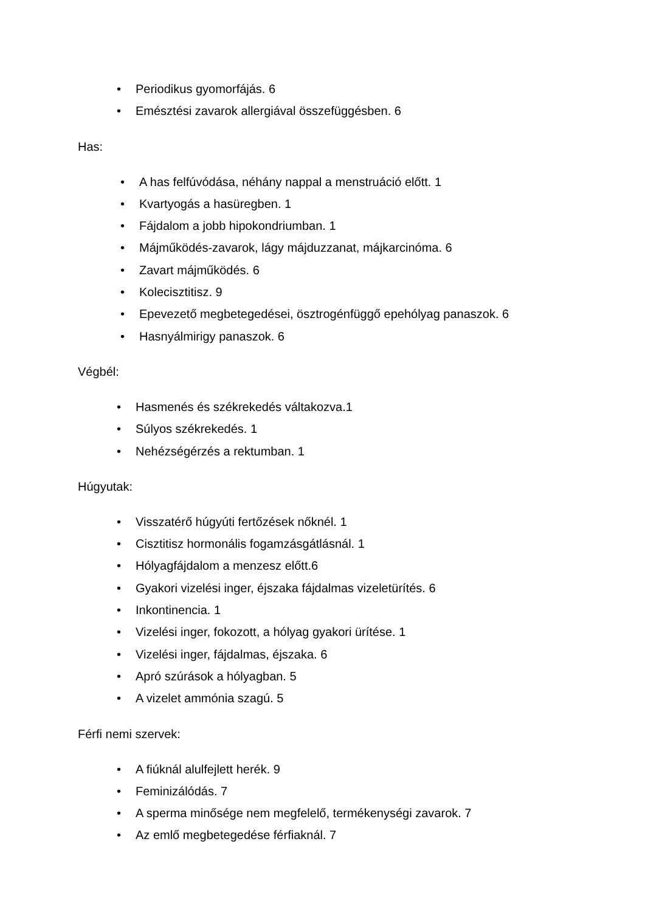• Periodikus gyomorfájás. 6
• Emésztési zavarok allergiával összefüggésben. 6
Has:
• A has felfúvódása, néhány nappal a menstruáció előtt. 1
• Kvartyogás a hasüregben. 1
• Fájdalom a jobb hipokondriumban. 1
• Májműködés-zavarok, lágy májduzzanat, májkarcinóma. 6
• Zavart májműködés. 6
• Kolecisztitisz. 9
• Epevezető megbetegedései, ösztrogénfüggő epehólyag panaszok. 6
• Hasnyálmirigy panaszok. 6
Végbél:
• Hasmenés és székrekedés váltakozva.1
• Súlyos székrekedés. 1
• Nehézségérzés a rektumban. 1
Húgyutak:
• Visszatérő húgyúti fertőzések nőknél. 1
• Cisztitisz hormonális fogamzásgátlásnál. 1
• Hólyagfájdalom a menzesz előtt.6
• Gyakori vizelési inger, éjszaka fájdalmas vizeletürítés. 6
• Inkontinencia. 1
• Vizelési inger, fokozott, a hólyag gyakori ürítése. 1
• Vizelési inger, fájdalmas, éjszaka. 6
• Apró szúrások a hólyagban. 5
• A vizelet ammónia szagú. 5
Férfi nemi szervek:
• A fiúknál alulfejlett herék. 9
• Feminizálódás. 7
• A sperma minősége nem megfelelő, termékenységi zavarok. 7
• Az emlő megbetegedése férfiaknál. 7